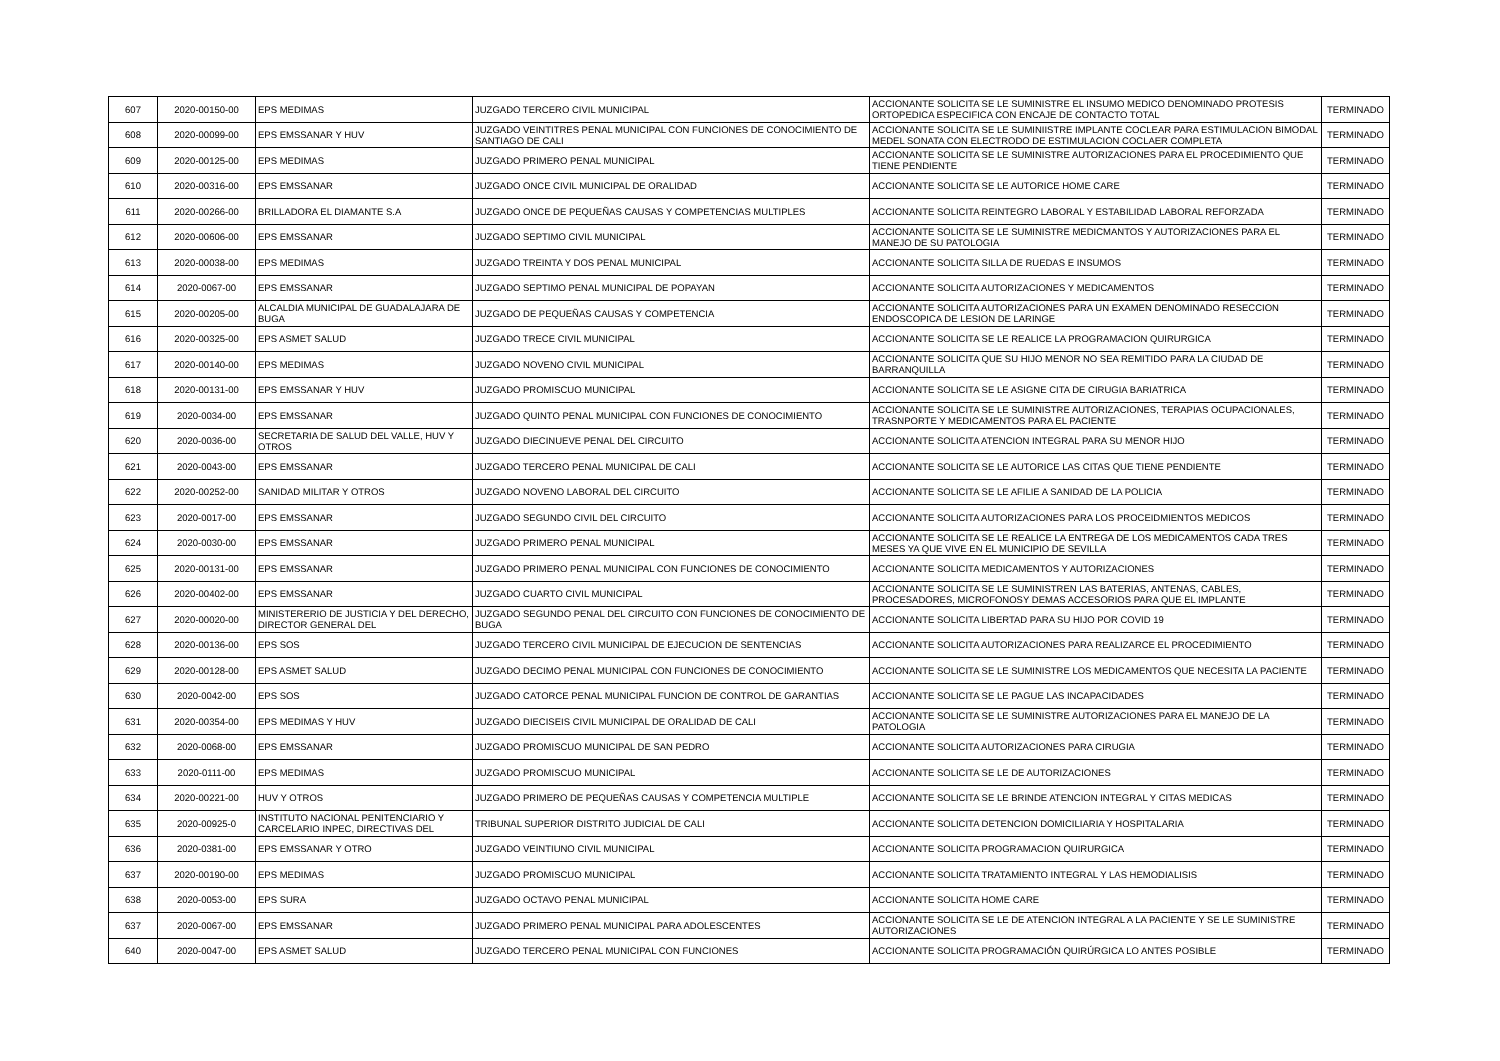| 607 | 2020-00150-00 | EPS MEDIMAS | JUZGADO TERCERO CIVIL MUNICIPAL | ACCIONANTE SOLICITA SE LE SUMINISTRE EL INSUMO MEDICO DENOMINADO PROTESIS ORTOPEDICA ESPECIFICA CON ENCAJE DE CONTACTO TOTAL | TERMINADO |
| 608 | 2020-00099-00 | EPS EMSSANAR Y HUV | JUZGADO VEINTITRES PENAL MUNICIPAL CON FUNCIONES DE CONOCIMIENTO DE SANTIAGO DE CALI | ACCIONANTE SOLICITA SE LE SUMINIISTRE IMPLANTE COCLEAR PARA ESTIMULACION BIMODAL MEDEL SONATA CON ELECTRODO DE ESTIMULACION COCLAER COMPLETA | TERMINADO |
| 609 | 2020-00125-00 | EPS MEDIMAS | JUZGADO PRIMERO PENAL MUNICIPAL | ACCIONANTE SOLICITA SE LE SUMINISTRE AUTORIZACIONES PARA EL PROCEDIMIENTO QUE TIENE PENDIENTE | TERMINADO |
| 610 | 2020-00316-00 | EPS EMSSANAR | JUZGADO ONCE CIVIL MUNICIPAL DE ORALIDAD | ACCIONANTE SOLICITA SE LE AUTORICE HOME CARE | TERMINADO |
| 611 | 2020-00266-00 | BRILLADORA EL DIAMANTE S.A | JUZGADO ONCE DE PEQUEÑAS CAUSAS Y COMPETENCIAS MULTIPLES | ACCIONANTE SOLICITA REINTEGRO LABORAL Y ESTABILIDAD LABORAL REFORZADA | TERMINADO |
| 612 | 2020-00606-00 | EPS EMSSANAR | JUZGADO SEPTIMO CIVIL MUNICIPAL | ACCIONANTE SOLICITA SE LE SUMINISTRE MEDICMANTOS Y AUTORIZACIONES PARA EL MANEJO DE SU PATOLOGIA | TERMINADO |
| 613 | 2020-00038-00 | EPS MEDIMAS | JUZGADO TREINTA Y DOS PENAL MUNICIPAL | ACCIONANTE SOLICITA SILLA DE RUEDAS E INSUMOS | TERMINADO |
| 614 | 2020-0067-00 | EPS EMSSANAR | JUZGADO SEPTIMO PENAL MUNICIPAL DE POPAYAN | ACCIONANTE SOLICITA AUTORIZACIONES Y MEDICAMENTOS | TERMINADO |
| 615 | 2020-00205-00 | ALCALDIA MUNICIPAL DE GUADALAJARA DE BUGA | JUZGADO DE PEQUEÑAS CAUSAS Y COMPETENCIA | ACCIONANTE SOLICITA AUTORIZACIONES PARA UN EXAMEN DENOMINADO RESECCION ENDOSCOPICA DE LESION DE LARINGE | TERMINADO |
| 616 | 2020-00325-00 | EPS ASMET SALUD | JUZGADO TRECE CIVIL MUNICIPAL | ACCIONANTE SOLICITA SE LE REALICE LA PROGRAMACION QUIRURGICA | TERMINADO |
| 617 | 2020-00140-00 | EPS MEDIMAS | JUZGADO NOVENO CIVIL MUNICIPAL | ACCIONANTE SOLICITA QUE SU HIJO MENOR NO SEA REMITIDO PARA LA CIUDAD DE BARRANQUILLA | TERMINADO |
| 618 | 2020-00131-00 | EPS EMSSANAR Y HUV | JUZGADO PROMISCUO MUNICIPAL | ACCIONANTE SOLICITA SE LE ASIGNE CITA DE CIRUGIA BARIATRICA | TERMINADO |
| 619 | 2020-0034-00 | EPS EMSSANAR | JUZGADO QUINTO PENAL MUNICIPAL CON FUNCIONES DE CONOCIMIENTO | ACCIONANTE SOLICITA SE LE SUMINISTRE AUTORIZACIONES, TERAPIAS OCUPACIONALES, TRASNPORTE Y MEDICAMENTOS PARA EL PACIENTE | TERMINADO |
| 620 | 2020-0036-00 | SECRETARIA DE SALUD DEL VALLE, HUV Y OTROS | JUZGADO DIECINUEVE PENAL DEL CIRCUITO | ACCIONANTE SOLICITA ATENCION INTEGRAL PARA SU MENOR HIJO | TERMINADO |
| 621 | 2020-0043-00 | EPS EMSSANAR | JUZGADO TERCERO PENAL MUNICIPAL DE CALI | ACCIONANTE SOLICITA SE LE AUTORICE LAS CITAS QUE TIENE PENDIENTE | TERMINADO |
| 622 | 2020-00252-00 | SANIDAD MILITAR Y OTROS | JUZGADO NOVENO LABORAL DEL CIRCUITO | ACCIONANTE SOLICITA SE LE AFILIE A SANIDAD DE LA POLICIA | TERMINADO |
| 623 | 2020-0017-00 | EPS EMSSANAR | JUZGADO SEGUNDO CIVIL DEL CIRCUITO | ACCIONANTE SOLICITA AUTORIZACIONES PARA LOS PROCEIDMIENTOS MEDICOS | TERMINADO |
| 624 | 2020-0030-00 | EPS EMSSANAR | JUZGADO PRIMERO PENAL MUNICIPAL | ACCIONANTE SOLICITA SE LE REALICE LA ENTREGA DE LOS MEDICAMENTOS CADA TRES MESES YA QUE VIVE EN EL MUNICIPIO DE SEVILLA | TERMINADO |
| 625 | 2020-00131-00 | EPS EMSSANAR | JUZGADO PRIMERO PENAL MUNICIPAL CON FUNCIONES DE CONOCIMIENTO | ACCIONANTE SOLICITA MEDICAMENTOS Y AUTORIZACIONES | TERMINADO |
| 626 | 2020-00402-00 | EPS EMSSANAR | JUZGADO CUARTO CIVIL MUNICIPAL | ACCIONANTE SOLICITA SE LE SUMINISTREN LAS BATERIAS, ANTENAS, CABLES, PROCESADORES, MICROFONOSY DEMAS ACCESORIOS PARA QUE EL IMPLANTE | TERMINADO |
| 627 | 2020-00020-00 | MINISTERERIO DE JUSTICIA Y DEL DERECHO, DIRECTOR GENERAL DEL | JUZGADO SEGUNDO PENAL DEL CIRCUITO CON FUNCIONES DE CONOCIMIENTO DE BUGA | ACCIONANTE SOLICITA LIBERTAD PARA SU HIJO POR COVID 19 | TERMINADO |
| 628 | 2020-00136-00 | EPS SOS | JUZGADO TERCERO CIVIL MUNICIPAL DE EJECUCION DE SENTENCIAS | ACCIONANTE SOLICITA AUTORIZACIONES PARA REALIZARCE EL PROCEDIMIENTO | TERMINADO |
| 629 | 2020-00128-00 | EPS ASMET SALUD | JUZGADO DECIMO PENAL MUNICIPAL CON FUNCIONES DE CONOCIMIENTO | ACCIONANTE SOLICITA SE LE SUMINISTRE LOS MEDICAMENTOS QUE NECESITA LA PACIENTE | TERMINADO |
| 630 | 2020-0042-00 | EPS SOS | JUZGADO CATORCE PENAL MUNICIPAL FUNCION DE CONTROL DE GARANTIAS | ACCIONANTE SOLICITA SE LE PAGUE LAS INCAPACIDADES | TERMINADO |
| 631 | 2020-00354-00 | EPS MEDIMAS Y HUV | JUZGADO DIECISEIS CIVIL MUNICIPAL DE ORALIDAD DE CALI | ACCIONANTE SOLICITA SE LE SUMINISTRE AUTORIZACIONES PARA EL MANEJO DE LA PATOLOGIA | TERMINADO |
| 632 | 2020-0068-00 | EPS EMSSANAR | JUZGADO PROMISCUO MUNICIPAL DE SAN PEDRO | ACCIONANTE SOLICITA AUTORIZACIONES PARA CIRUGIA | TERMINADO |
| 633 | 2020-0111-00 | EPS MEDIMAS | JUZGADO PROMISCUO MUNICIPAL | ACCIONANTE SOLICITA SE LE DE AUTORIZACIONES | TERMINADO |
| 634 | 2020-00221-00 | HUV Y OTROS | JUZGADO PRIMERO DE PEQUEÑAS CAUSAS Y COMPETENCIA MULTIPLE | ACCIONANTE SOLICITA SE LE BRINDE ATENCION INTEGRAL Y CITAS MEDICAS | TERMINADO |
| 635 | 2020-00925-0 | INSTITUTO NACIONAL PENITENCIARIO Y CARCELARIO INPEC, DIRECTIVAS DEL | TRIBUNAL SUPERIOR DISTRITO JUDICIAL DE CALI | ACCIONANTE SOLICITA DETENCION DOMICILIARIA Y HOSPITALARIA | TERMINADO |
| 636 | 2020-0381-00 | EPS EMSSANAR Y OTRO | JUZGADO VEINTIUNO CIVIL MUNICIPAL | ACCIONANTE SOLICITA PROGRAMACION QUIRURGICA | TERMINADO |
| 637 | 2020-00190-00 | EPS MEDIMAS | JUZGADO PROMISCUO MUNICIPAL | ACCIONANTE SOLICITA TRATAMIENTO INTEGRAL Y LAS HEMODIALISIS | TERMINADO |
| 638 | 2020-0053-00 | EPS SURA | JUZGADO OCTAVO PENAL MUNICIPAL | ACCIONANTE SOLICITA HOME CARE | TERMINADO |
| 637 | 2020-0067-00 | EPS EMSSANAR | JUZGADO PRIMERO PENAL MUNICIPAL PARA ADOLESCENTES | ACCIONANTE SOLICITA SE LE DE ATENCION INTEGRAL A LA PACIENTE Y SE LE SUMINISTRE AUTORIZACIONES | TERMINADO |
| 640 | 2020-0047-00 | EPS ASMET SALUD | JUZGADO TERCERO PENAL MUNICIPAL CON FUNCIONES | ACCIONANTE SOLICITA PROGRAMACIÓN QUIRÚRGICA LO ANTES POSIBLE | TERMINADO |